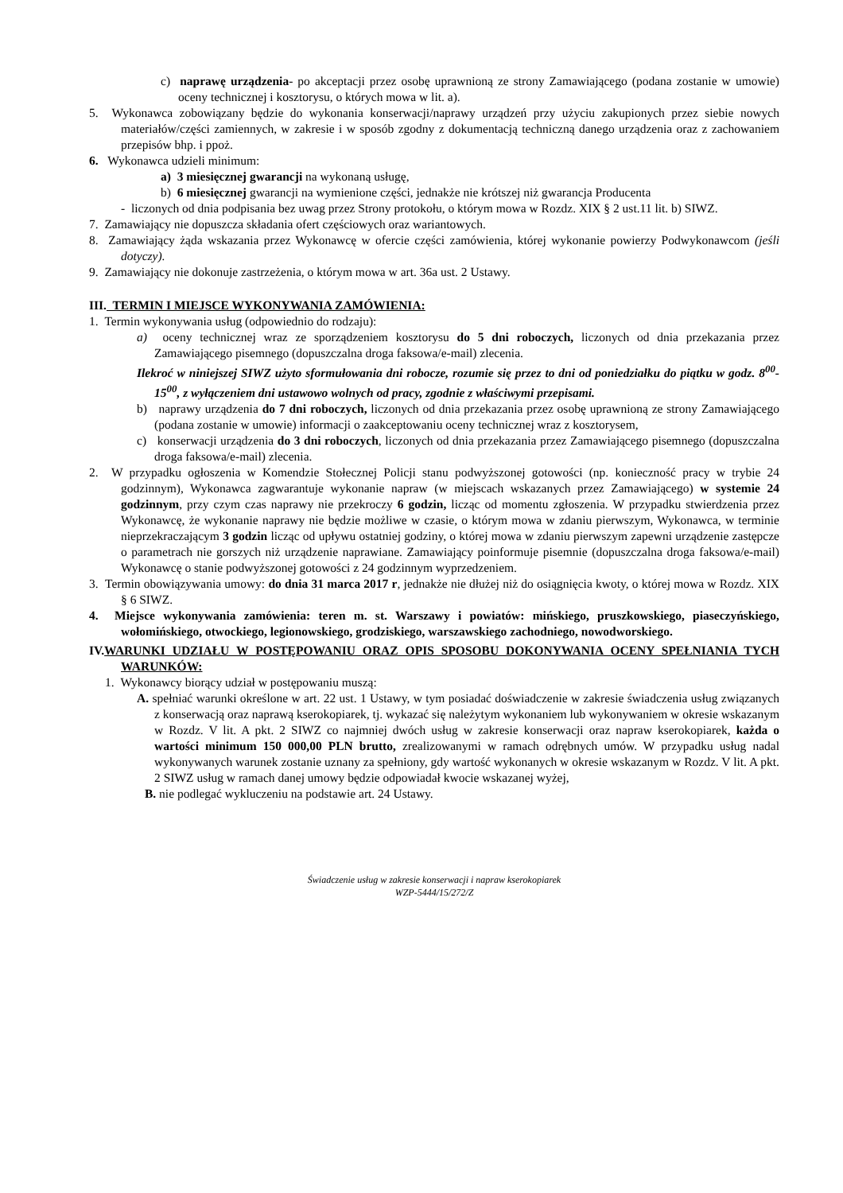c) naprawę urządzenia- po akceptacji przez osobę uprawnioną ze strony Zamawiającego (podana zostanie w umowie) oceny technicznej i kosztorysu, o których mowa w lit. a).
5. Wykonawca zobowiązany będzie do wykonania konserwacji/naprawy urządzeń przy użyciu zakupionych przez siebie nowych materiałów/części zamiennych, w zakresie i w sposób zgodny z dokumentacją techniczną danego urządzenia oraz z zachowaniem przepisów bhp. i ppoż.
6. Wykonawca udzieli minimum:
a) 3 miesięcznej gwarancji na wykonaną usługę,
b) 6 miesięcznej gwarancji na wymienione części, jednakże nie krótszej niż gwarancja Producenta
- liczonych od dnia podpisania bez uwag przez Strony protokołu, o którym mowa w Rozdz. XIX § 2 ust.11 lit. b) SIWZ.
7. Zamawiający nie dopuszcza składania ofert częściowych oraz wariantowych.
8. Zamawiający żąda wskazania przez Wykonawcę w ofercie części zamówienia, której wykonanie powierzy Podwykonawcom (jeśli dotyczy).
9. Zamawiający nie dokonuje zastrzeżenia, o którym mowa w art. 36a ust. 2 Ustawy.
III. TERMIN I MIEJSCE WYKONYWANIA ZAMÓWIENIA:
1. Termin wykonywania usług (odpowiednio do rodzaju):
a) oceny technicznej wraz ze sporządzeniem kosztorysu do 5 dni roboczych, liczonych od dnia przekazania przez Zamawiającego pisemnego (dopuszczalna droga faksowa/e-mail) zlecenia.
Ilekroć w niniejszej SIWZ użyto sformułowania dni robocze, rozumie się przez to dni od poniedziałku do piątku w godz. 8<sup>00</sup>-15<sup>00</sup>, z wyłączeniem dni ustawowo wolnych od pracy, zgodnie z właściwymi przepisami.
b) naprawy urządzenia do 7 dni roboczych, liczonych od dnia przekazania przez osobę uprawnioną ze strony Zamawiającego (podana zostanie w umowie) informacji o zaakceptowaniu oceny technicznej wraz z kosztorysem,
c) konserwacji urządzenia do 3 dni roboczych, liczonych od dnia przekazania przez Zamawiającego pisemnego (dopuszczalna droga faksowa/e-mail) zlecenia.
2. W przypadku ogłoszenia w Komendzie Stołecznej Policji stanu podwyższonej gotowości (np. konieczność pracy w trybie 24 godzinnym), Wykonawca zagwarantuje wykonanie napraw (w miejscach wskazanych przez Zamawiającego) w systemie 24 godzinnym, przy czym czas naprawy nie przekroczy 6 godzin, licząc od momentu zgłoszenia. W przypadku stwierdzenia przez Wykonawcę, że wykonanie naprawy nie będzie możliwe w czasie, o którym mowa w zdaniu pierwszym, Wykonawca, w terminie nieprzekraczającym 3 godzin licząc od upływu ostatniej godziny, o której mowa w zdaniu pierwszym zapewni urządzenie zastępcze o parametrach nie gorszych niż urządzenie naprawiane. Zamawiający poinformuje pisemnie (dopuszczalna droga faksowa/e-mail) Wykonawcę o stanie podwyższonej gotowości z 24 godzinnym wyprzedzeniem.
3. Termin obowiązywania umowy: do dnia 31 marca 2017 r, jednakże nie dłużej niż do osiągnięcia kwoty, o której mowa w Rozdz. XIX § 6 SIWZ.
4. Miejsce wykonywania zamówienia: teren m. st. Warszawy i powiatów: mińskiego, pruszkowskiego, piaseczyńskiego, wołomińskiego, otwockiego, legionowskiego, grodziskiego, warszawskiego zachodniego, nowodworskiego.
IV.WARUNKI UDZIAŁU W POSTĘPOWANIU ORAZ OPIS SPOSOBU DOKONYWANIA OCENY SPEŁNIANIA TYCH WARUNKÓW:
1. Wykonawcy biorący udział w postępowaniu muszą:
A. spełniać warunki określone w art. 22 ust. 1 Ustawy, w tym posiadać doświadczenie w zakresie świadczenia usług związanych z konserwacją oraz naprawą kserokopiarek, tj. wykazać się należytym wykonaniem lub wykonywaniem w okresie wskazanym w Rozdz. V lit. A pkt. 2 SIWZ co najmniej dwóch usług w zakresie konserwacji oraz napraw kserokopiarek, każda o wartości minimum 150 000,00 PLN brutto, zrealizowanymi w ramach odrębnych umów. W przypadku usług nadal wykonywanych warunek zostanie uznany za spełniony, gdy wartość wykonanych w okresie wskazanym w Rozdz. V lit. A pkt. 2 SIWZ usług w ramach danej umowy będzie odpowiadał kwocie wskazanej wyżej,
B. nie podlegać wykluczeniu na podstawie art. 24 Ustawy.
Świadczenie usług w zakresie konserwacji i napraw kserokopiarek
WZP-5444/15/272/Z